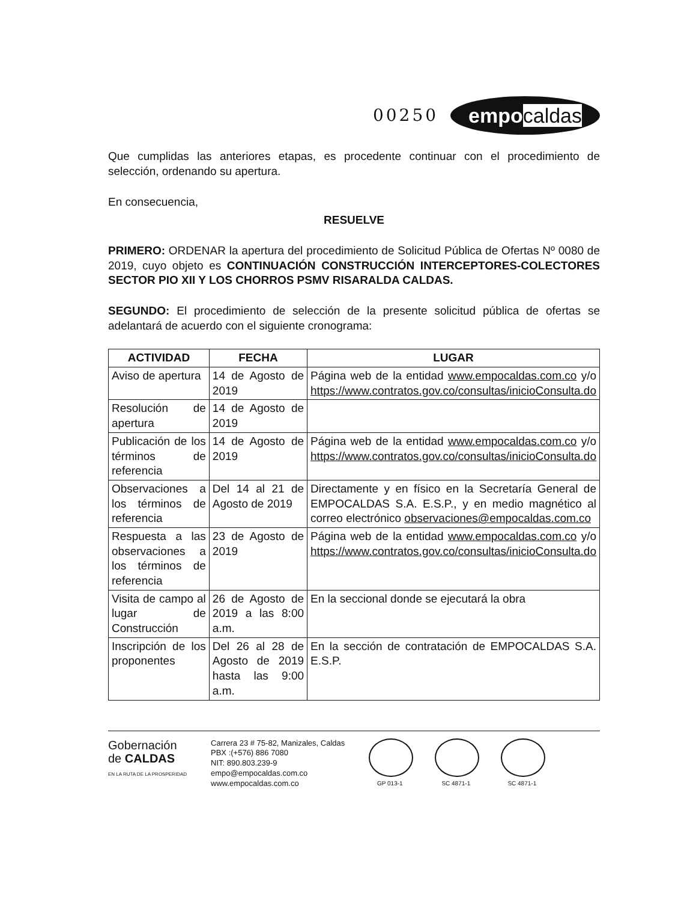00250
empocaldas
Que cumplidas las anteriores etapas, es procedente continuar con el procedimiento de selección, ordenando su apertura.
En consecuencia,
RESUELVE
PRIMERO: ORDENAR la apertura del procedimiento de Solicitud Pública de Ofertas Nº 0080 de 2019, cuyo objeto es CONTINUACIÓN CONSTRUCCIÓN INTERCEPTORES-COLECTORES SECTOR PIO XII Y LOS CHORROS PSMV RISARALDA CALDAS.
SEGUNDO: El procedimiento de selección de la presente solicitud pública de ofertas se adelantará de acuerdo con el siguiente cronograma:
| ACTIVIDAD | FECHA | LUGAR |
| --- | --- | --- |
| Aviso de apertura | 14 de Agosto de 2019 | Página web de la entidad www.empocaldas.com.co y/o https://www.contratos.gov.co/consultas/inicioConsulta.do |
| Resolución de apertura | 14 de Agosto de 2019 | |
| Publicación de los términos de referencia | 14 de Agosto de 2019 | Página web de la entidad www.empocaldas.com.co y/o https://www.contratos.gov.co/consultas/inicioConsulta.do |
| Observaciones a los términos de referencia | Del 14 al 21 de Agosto de 2019 | Directamente y en físico en la Secretaría General de EMPOCALDAS S.A. E.S.P., y en medio magnético al correo electrónico observaciones@empocaldas.com.co |
| Respuesta a las observaciones a los términos de referencia | 23 de Agosto de 2019 | Página web de la entidad www.empocaldas.com.co y/o https://www.contratos.gov.co/consultas/inicioConsulta.do |
| Visita de campo al lugar de Construcción | 26 de Agosto de 2019 a las 8:00 a.m. | En la seccional donde se ejecutará la obra |
| Inscripción de los proponentes | Del 26 al 28 de Agosto de 2019 hasta las 9:00 a.m. | En la sección de contratación de EMPOCALDAS S.A. E.S.P. |
Gobernación
de CALDAS
EN LA RUTA DE LA PROSPERIDAD
Carrera 23 # 75-82, Manizales, Caldas
PBX :(+576) 886 7080
NIT: 890.803.239-9
empo@empocaldas.com.co
www.empocaldas.com.co
GP 013-1 SC 4871-1 SC 4871-1